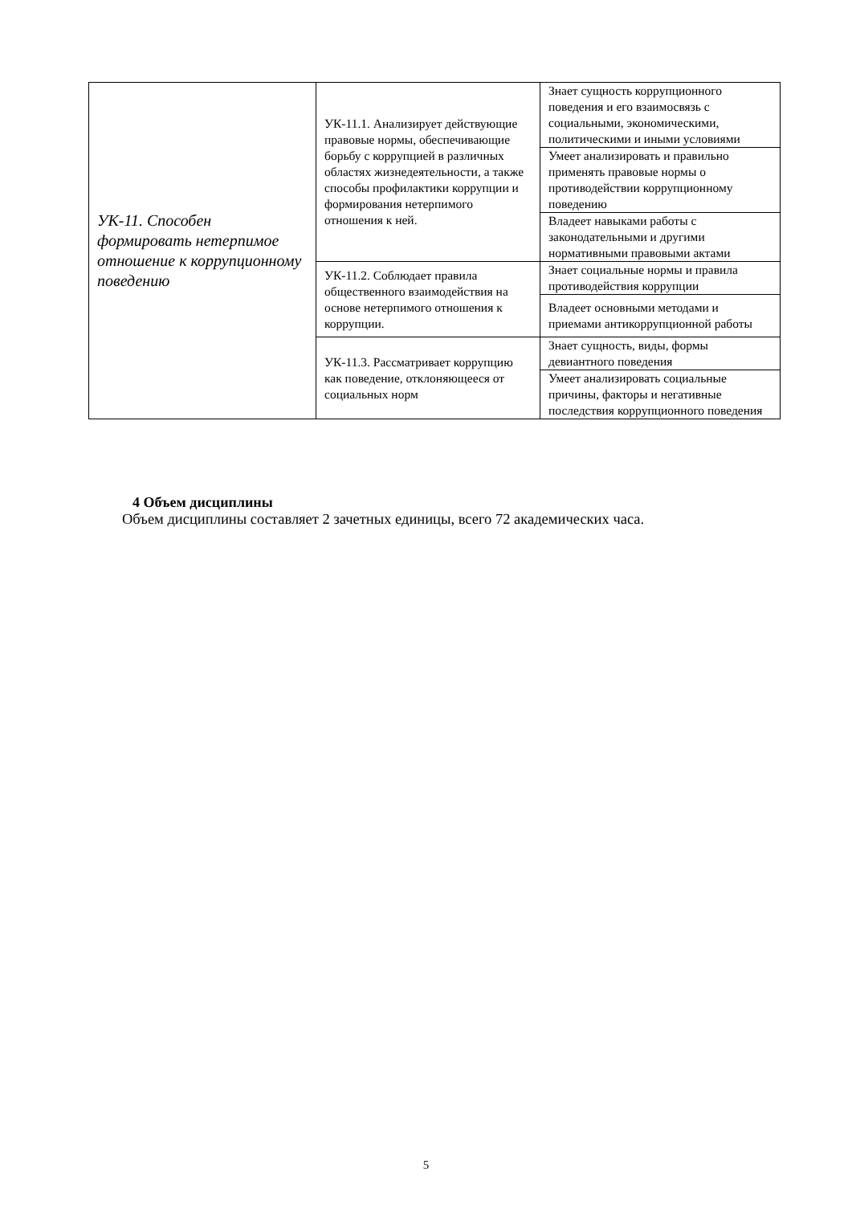| УК-11. Способен формировать нетерпимое отношение к коррупционному поведению | УК-11.1. Анализирует действующие правовые нормы, обеспечивающие борьбу с коррупцией в различных областях жизнедеятельности, а также способы профилактики коррупции и формирования нетерпимого отношения к ней. | Знает сущность коррупционного поведения и его взаимосвязь с социальными, экономическими, политическими и иными условиями |
| | | Умеет анализировать и правильно применять правовые нормы о противодействии коррупционному поведению |
| | | Владеет навыками работы с законодательными и другими нормативными правовыми актами |
| | УК-11.2. Соблюдает правила общественного взаимодействия на основе нетерпимого отношения к коррупции. | Знает социальные нормы и правила противодействия коррупции |
| | | Владеет основными методами и приемами антикоррупционной работы |
| | УК-11.3. Рассматривает коррупцию как поведение, отклоняющееся от социальных норм | Знает сущность, виды, формы девиантного поведения |
| | | Умеет анализировать социальные причины, факторы и негативные последствия коррупционного поведения |
4 Объем дисциплины
Объем дисциплины составляет 2 зачетных единицы, всего 72 академических часа.
5